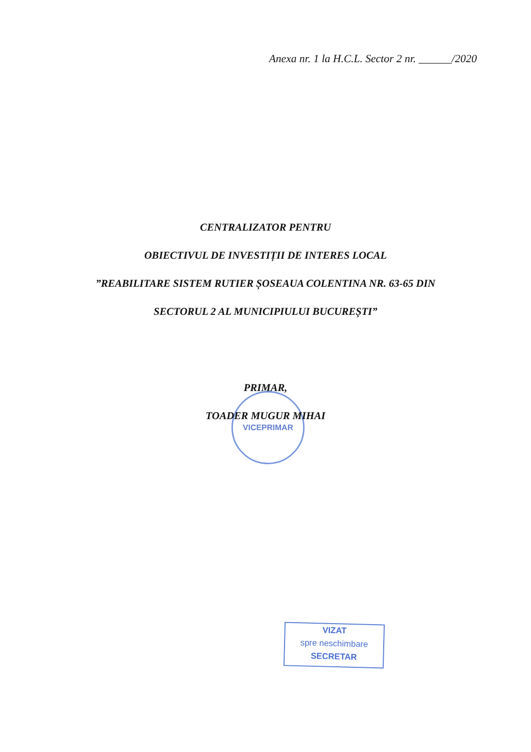Anexa nr. 1 la H.C.L. Sector 2 nr. ______/2020
CENTRALIZATOR PENTRU
OBIECTIVUL DE INVESTIȚII DE INTERES LOCAL
”REABILITARE SISTEM RUTIER ȘOSEAUA COLENTINA NR. 63-65 DIN
SECTORUL 2 AL MUNICIPIULUI BUCUREȘTI”
VICEPRIMAR
PRIMAR,
TOADER MUGUR MIHAI
VIZAT
spre neschimbare
SECRETAR